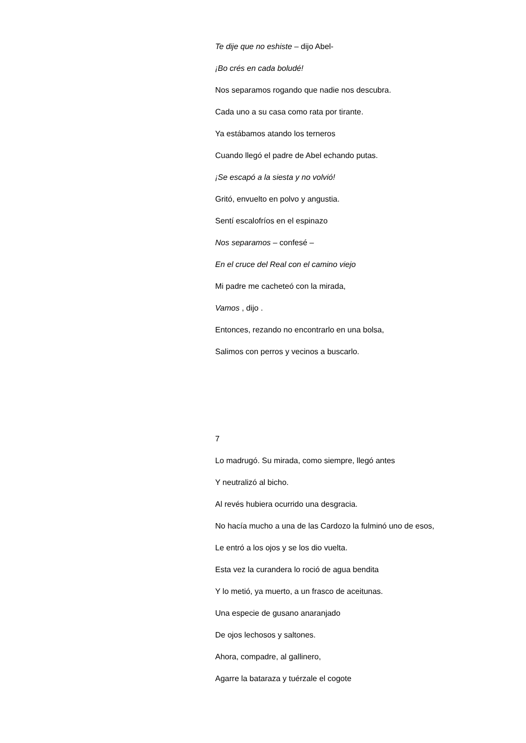Te dije que no eshiste – dijo Abel-
¡Bo crés en cada boludé!
Nos separamos rogando que nadie nos descubra.
Cada uno a su casa como rata por tirante.
Ya estábamos atando los terneros
Cuando llegó el padre de Abel echando putas.
¡Se escapó a la siesta y no volvió!
Gritó, envuelto en polvo y angustia.
Sentí escalofríos en el espinazo
Nos separamos – confesé –
En el cruce del Real con el camino viejo
Mi padre me cacheteó con la mirada,
Vamos , dijo .
Entonces, rezando no encontrarlo en una bolsa,
Salimos con perros y vecinos a buscarlo.
7
Lo madrugó. Su mirada, como siempre, llegó antes
Y neutralizó al bicho.
Al revés hubiera ocurrido una desgracia.
No hacía mucho a una de las Cardozo la fulminó uno de esos,
Le entró a los ojos y se los dio vuelta.
Esta vez la curandera lo roció de agua bendita
Y lo metió, ya muerto, a un frasco de aceitunas.
Una especie de gusano anaranjado
De ojos lechosos y saltones.
Ahora, compadre, al gallinero,
Agarre la bataraza y tuérzale el cogote